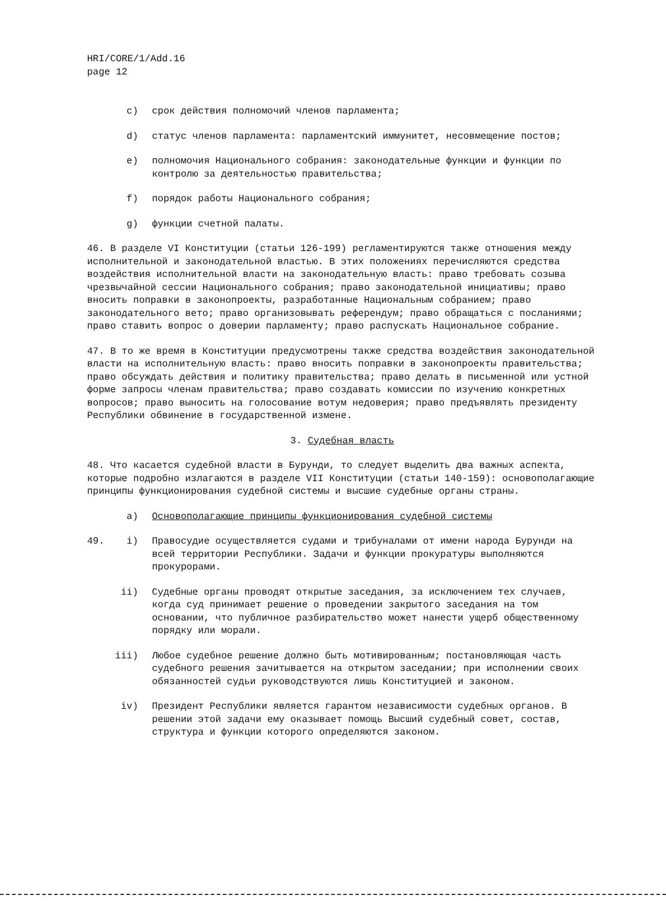HRI/CORE/1/Add.16
page 12
c) срок действия полномочий членов парламента;
d) статус членов парламента: парламентский иммунитет, несовмещение постов;
e) полномочия Национального собрания: законодательные функции и функции по контролю за деятельностью правительства;
f) порядок работы Национального собрания;
g) функции счетной палаты.
46. В разделе VI Конституции (статьи 126-199) регламентируются также отношения между исполнительной и законодательной властью. В этих положениях перечисляются средства воздействия исполнительной власти на законодательную власть: право требовать созыва чрезвычайной сессии Национального собрания; право законодательной инициативы; право вносить поправки в законопроекты, разработанные Национальным собранием; право законодательного вето; право организовывать референдум; право обращаться с посланиями; право ставить вопрос о доверии парламенту; право распускать Национальное собрание.
47. В то же время в Конституции предусмотрены также средства воздействия законодательной власти на исполнительную власть: право вносить поправки в законопроекты правительства; право обсуждать действия и политику правительства; право делать в письменной или устной форме запросы членам правительства; право создавать комиссии по изучению конкретных вопросов; право выносить на голосование вотум недоверия; право предъявлять президенту Республики обвинение в государственной измене.
3. Судебная власть
48. Что касается судебной власти в Бурунди, то следует выделить два важных аспекта, которые подробно излагаются в разделе VII Конституции (статьи 140-159): основополагающие принципы функционирования судебной системы и высшие судебные органы страны.
a) Основополагающие принципы функционирования судебной системы
49. i) Правосудие осуществляется судами и трибуналами от имени народа Бурунди на всей территории Республики. Задачи и функции прокуратуры выполняются прокурорами.
ii) Судебные органы проводят открытые заседания, за исключением тех случаев, когда суд принимает решение о проведении закрытого заседания на том основании, что публичное разбирательство может нанести ущерб общественному порядку или морали.
iii) Любое судебное решение должно быть мотивированным; постановляющая часть судебного решения зачитывается на открытом заседании; при исполнении своих обязанностей судьи руководствуются лишь Конституцией и законом.
iv) Президент Республики является гарантом независимости судебных органов. В решении этой задачи ему оказывает помощь Высший судебный совет, состав, структура и функции которого определяются законом.